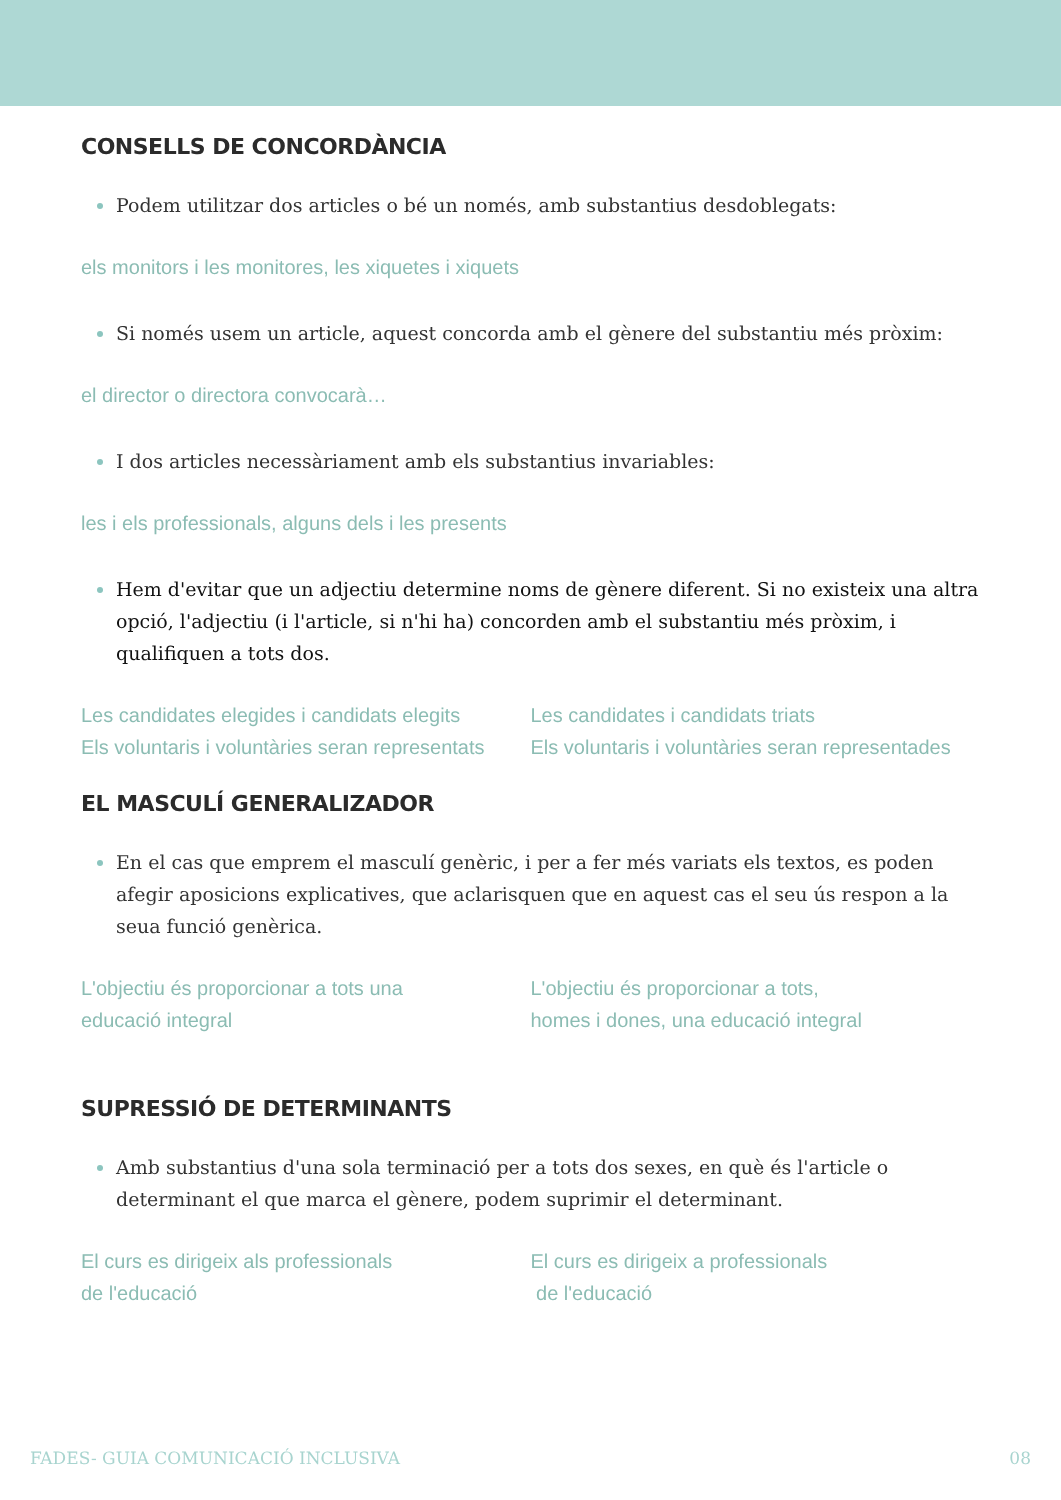CONSELLS DE CONCORDÀNCIA
Podem utilitzar dos articles o bé un només, amb substantius desdoblegats:
els monitors i les monitores, les xiquetes i xiquets
Si només usem un article, aquest concorda amb el gènere del substantiu més pròxim:
el director o directora convocarà…
I dos articles necessàriament amb els substantius invariables:
les i els professionals, alguns dels i les presents
Hem d'evitar que un adjectiu determine noms de gènere diferent. Si no existeix una altra opció, l'adjectiu (i l'article, si n'hi ha) concorden amb el substantiu més pròxim, i qualifiquen a tots dos.
Les candidates elegides i candidats elegits
Els voluntaris i voluntàries seran representats
Les candidates i candidats triats
Els voluntaris i voluntàries seran representades
EL MASCULÍ GENERALIZADOR
En el cas que emprem el masculí genèric, i per a fer més variats els textos, es poden afegir aposicions explicatives, que aclarisquen que en aquest cas el seu ús respon a la seua funció genèrica.
L'objectiu és proporcionar a tots una
educació integral
L'objectiu és proporcionar a tots,
homes i dones, una educació integral
SUPRESSIÓ DE DETERMINANTS
Amb substantius d'una sola terminació per a tots dos sexes, en què és l'article o determinant el que marca el gènere, podem suprimir el determinant.
El curs es dirigeix als professionals
de l'educació
El curs es dirigeix a professionals
de l'educació
FADES- GUIA COMUNICACIÓ INCLUSIVA 08